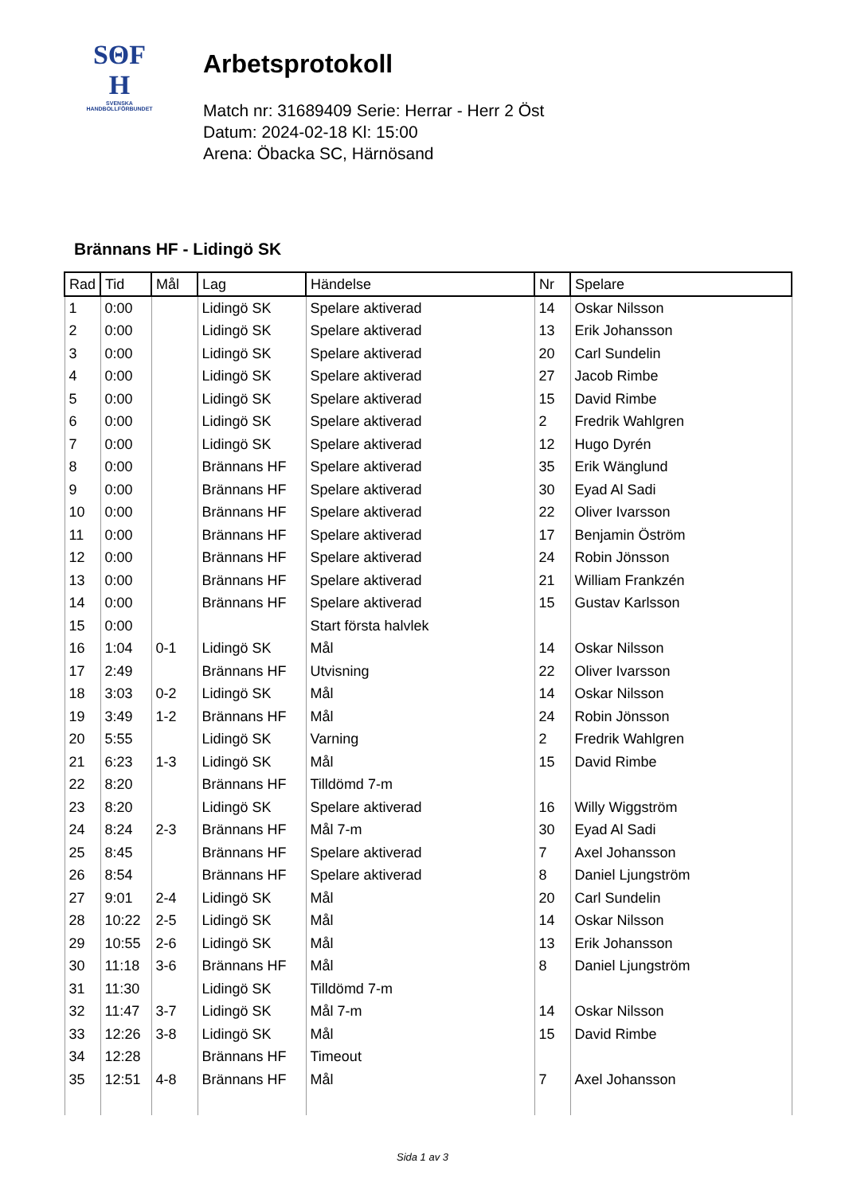SΘF
H
SVENSKA
HANDBOLLFÖRBUNDET
Arbetsprotokoll
Match nr: 31689409 Serie: Herrar - Herr 2 Öst
Datum: 2024-02-18 Kl: 15:00
Arena: Öbacka SC, Härnösand
Brännans HF - Lidingö SK
| Rad | Tid | Mål | Lag | Händelse | Nr | Spelare |
| --- | --- | --- | --- | --- | --- | --- |
| 1 | 0:00 | | Lidingö SK | Spelare aktiverad | 14 | Oskar Nilsson |
| 2 | 0:00 | | Lidingö SK | Spelare aktiverad | 13 | Erik Johansson |
| 3 | 0:00 | | Lidingö SK | Spelare aktiverad | 20 | Carl Sundelin |
| 4 | 0:00 | | Lidingö SK | Spelare aktiverad | 27 | Jacob Rimbe |
| 5 | 0:00 | | Lidingö SK | Spelare aktiverad | 15 | David Rimbe |
| 6 | 0:00 | | Lidingö SK | Spelare aktiverad | 2 | Fredrik Wahlgren |
| 7 | 0:00 | | Lidingö SK | Spelare aktiverad | 12 | Hugo Dyrén |
| 8 | 0:00 | | Brännans HF | Spelare aktiverad | 35 | Erik Wänglund |
| 9 | 0:00 | | Brännans HF | Spelare aktiverad | 30 | Eyad Al Sadi |
| 10 | 0:00 | | Brännans HF | Spelare aktiverad | 22 | Oliver Ivarsson |
| 11 | 0:00 | | Brännans HF | Spelare aktiverad | 17 | Benjamin Öström |
| 12 | 0:00 | | Brännans HF | Spelare aktiverad | 24 | Robin Jönsson |
| 13 | 0:00 | | Brännans HF | Spelare aktiverad | 21 | William Frankzén |
| 14 | 0:00 | | Brännans HF | Spelare aktiverad | 15 | Gustav Karlsson |
| 15 | 0:00 | | | Start första halvlek | | |
| 16 | 1:04 | 0-1 | Lidingö SK | Mål | 14 | Oskar Nilsson |
| 17 | 2:49 | | Brännans HF | Utvisning | 22 | Oliver Ivarsson |
| 18 | 3:03 | 0-2 | Lidingö SK | Mål | 14 | Oskar Nilsson |
| 19 | 3:49 | 1-2 | Brännans HF | Mål | 24 | Robin Jönsson |
| 20 | 5:55 | | Lidingö SK | Varning | 2 | Fredrik Wahlgren |
| 21 | 6:23 | 1-3 | Lidingö SK | Mål | 15 | David Rimbe |
| 22 | 8:20 | | Brännans HF | Tilldömd 7-m | | |
| 23 | 8:20 | | Lidingö SK | Spelare aktiverad | 16 | Willy Wiggström |
| 24 | 8:24 | 2-3 | Brännans HF | Mål 7-m | 30 | Eyad Al Sadi |
| 25 | 8:45 | | Brännans HF | Spelare aktiverad | 7 | Axel Johansson |
| 26 | 8:54 | | Brännans HF | Spelare aktiverad | 8 | Daniel Ljungström |
| 27 | 9:01 | 2-4 | Lidingö SK | Mål | 20 | Carl Sundelin |
| 28 | 10:22 | 2-5 | Lidingö SK | Mål | 14 | Oskar Nilsson |
| 29 | 10:55 | 2-6 | Lidingö SK | Mål | 13 | Erik Johansson |
| 30 | 11:18 | 3-6 | Brännans HF | Mål | 8 | Daniel Ljungström |
| 31 | 11:30 | | Lidingö SK | Tilldömd 7-m | | |
| 32 | 11:47 | 3-7 | Lidingö SK | Mål 7-m | 14 | Oskar Nilsson |
| 33 | 12:26 | 3-8 | Lidingö SK | Mål | 15 | David Rimbe |
| 34 | 12:28 | | Brännans HF | Timeout | | |
| 35 | 12:51 | 4-8 | Brännans HF | Mål | 7 | Axel Johansson |
Sida 1 av 3